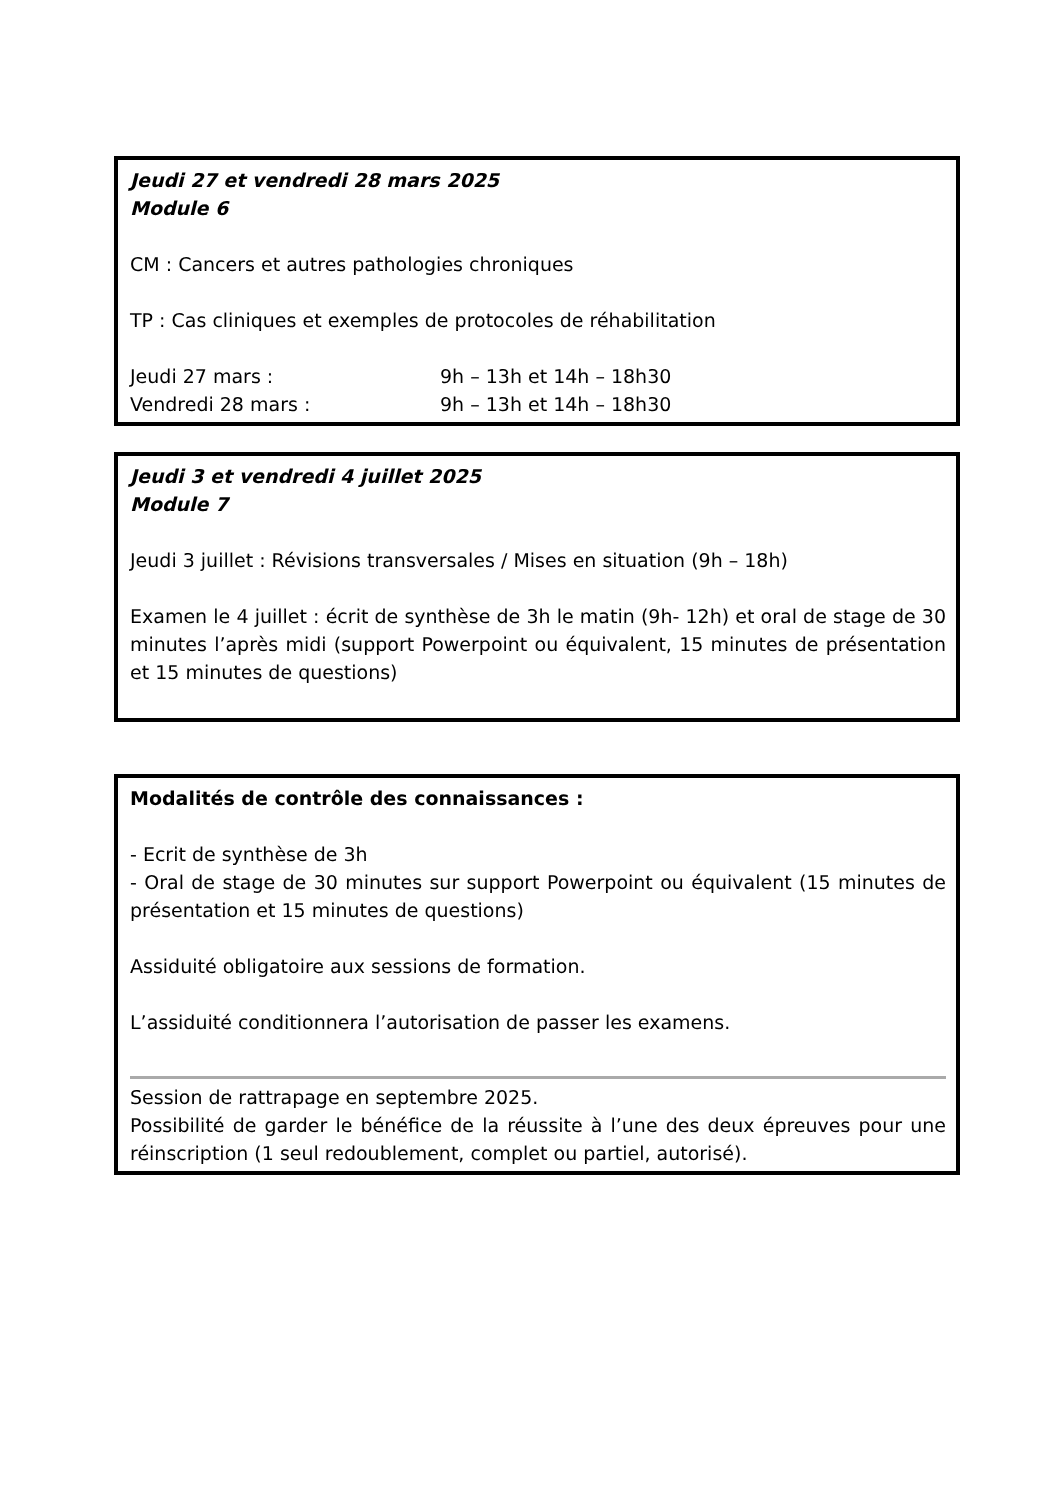Jeudi 27 et vendredi 28 mars 2025
Module 6
CM : Cancers et autres pathologies chroniques
TP : Cas cliniques et exemples de protocoles de réhabilitation
Jeudi 27 mars : 9h – 13h et 14h – 18h30
Vendredi 28 mars : 9h – 13h et 14h – 18h30
Jeudi 3 et vendredi 4 juillet 2025
Module 7
Jeudi 3 juillet : Révisions transversales / Mises en situation (9h – 18h)
Examen le 4 juillet : écrit de synthèse de 3h le matin (9h- 12h) et oral de stage de 30 minutes l’après midi (support Powerpoint ou équivalent, 15 minutes de présentation et 15 minutes de questions)
Modalités de contrôle des connaissances :
- Ecrit de synthèse de 3h
- Oral de stage de 30 minutes sur support Powerpoint ou équivalent (15 minutes de présentation et 15 minutes de questions)
Assiduité obligatoire aux sessions de formation.
L’assiduité conditionnera l’autorisation de passer les examens.
Session de rattrapage en septembre 2025.
Possibilité de garder le bénéfice de la réussite à l’une des deux épreuves pour une réinscription (1 seul redoublement, complet ou partiel, autorisé).